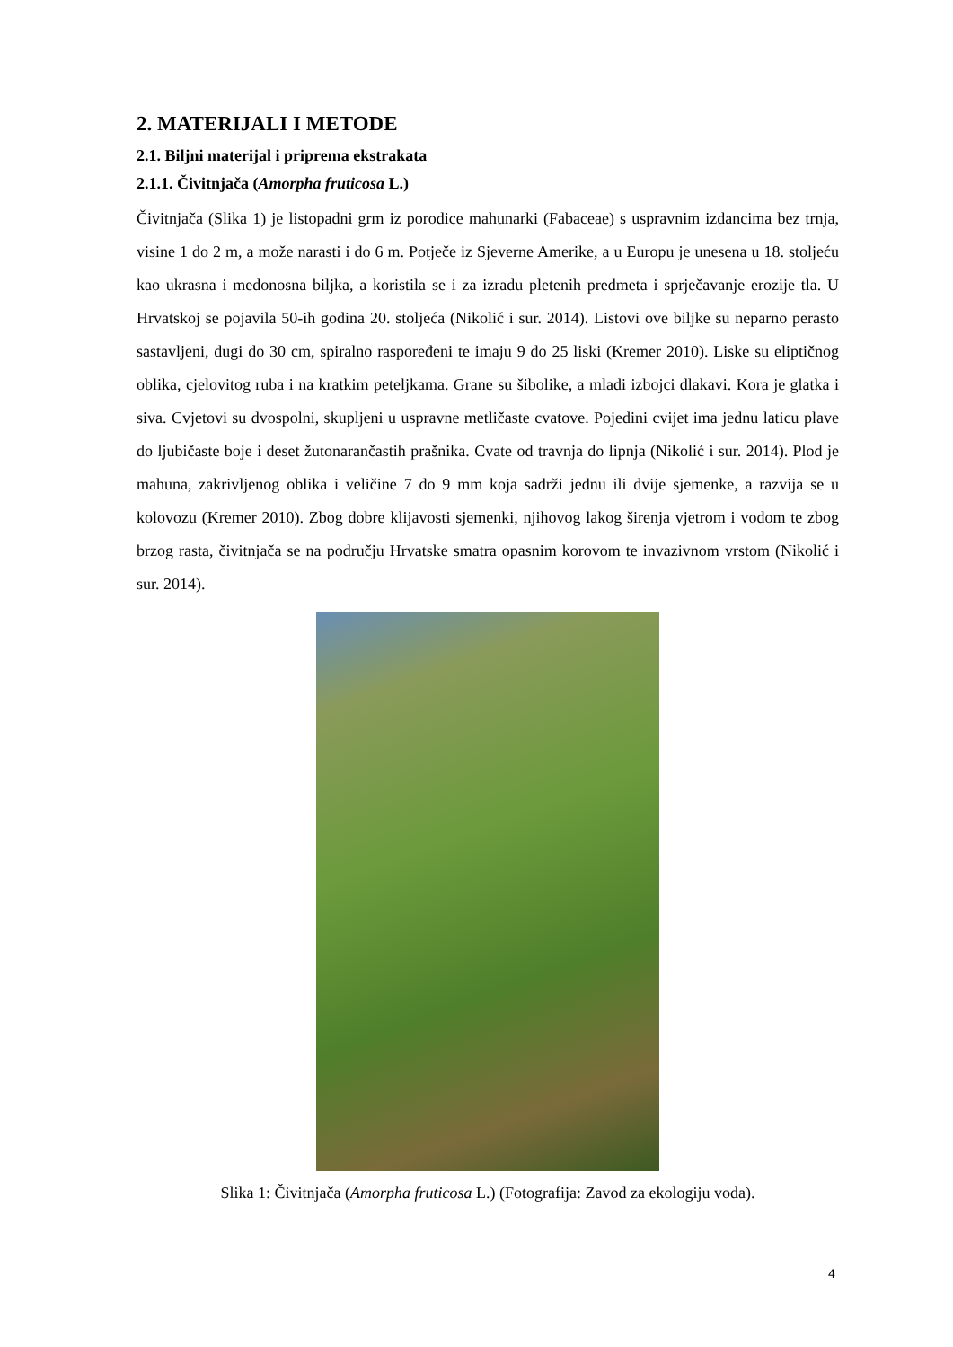2. MATERIJALI I METODE
2.1. Biljni materijal i priprema ekstrakata
2.1.1. Čivitnjača (Amorpha fruticosa L.)
Čivitnjača (Slika 1) je listopadni grm iz porodice mahunarki (Fabaceae) s uspravnim izdancima bez trnja, visine 1 do 2 m, a može narasti i do 6 m. Potječe iz Sjeverne Amerike, a u Europu je unesena u 18. stoljeću kao ukrasna i medonosna biljka, a koristila se i za izradu pletenih predmeta i sprječavanje erozije tla. U Hrvatskoj se pojavila 50-ih godina 20. stoljeća (Nikolić i sur. 2014). Listovi ove biljke su neparno perasto sastavljeni, dugi do 30 cm, spiralno raspoređeni te imaju 9 do 25 liski (Kremer 2010). Liske su eliptičnog oblika, cjelovitog ruba i na kratkim peteljkama. Grane su šibolike, a mladi izbojci dlakavi. Kora je glatka i siva. Cvjetovi su dvospolni, skupljeni u uspravne metličaste cvatove. Pojedini cvijet ima jednu laticu plave do ljubičaste boje i deset žutonarančastih prašnika. Cvate od travnja do lipnja (Nikolić i sur. 2014). Plod je mahuna, zakrivljenog oblika i veličine 7 do 9 mm koja sadrži jednu ili dvije sjemenke, a razvija se u kolovozu (Kremer 2010). Zbog dobre klijavosti sjemenki, njihovog lakog širenja vjetrom i vodom te zbog brzog rasta, čivitnjača se na području Hrvatske smatra opasnim korovom te invazivnom vrstom (Nikolić i sur. 2014).
Slika 1: Čivitnjača (Amorpha fruticosa L.) (Fotografija: Zavod za ekologiju voda).
4